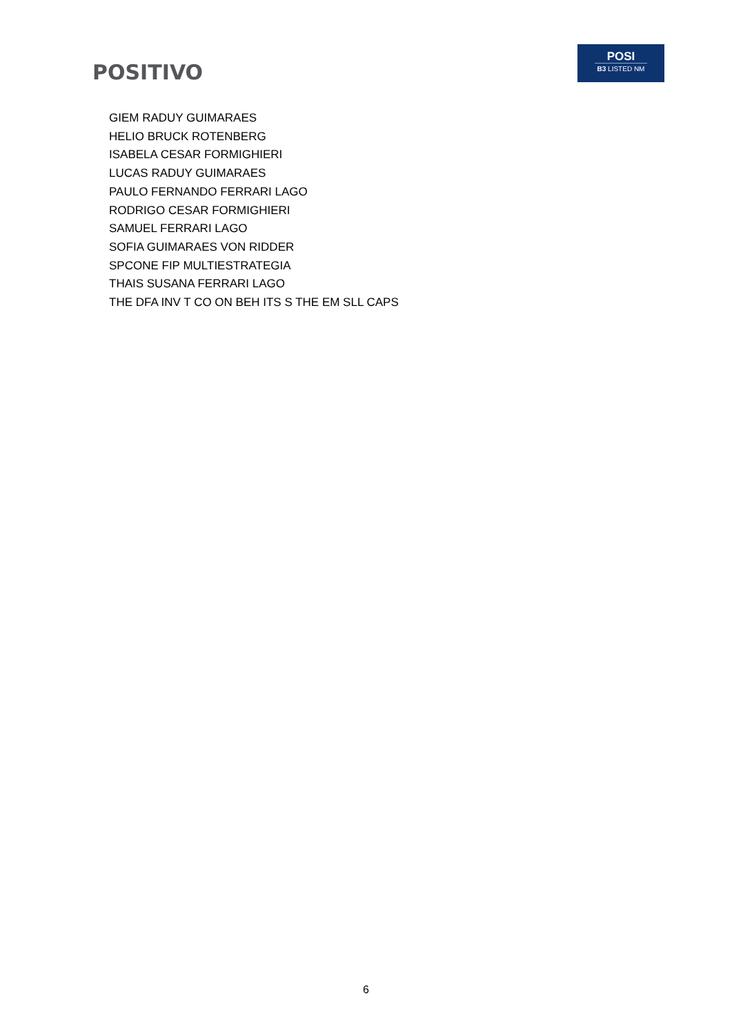POSITIVO
POSI
B3 LISTED NM
GIEM RADUY GUIMARAES
HELIO BRUCK ROTENBERG
ISABELA CESAR FORMIGHIERI
LUCAS RADUY GUIMARAES
PAULO FERNANDO FERRARI LAGO
RODRIGO CESAR FORMIGHIERI
SAMUEL FERRARI LAGO
SOFIA GUIMARAES VON RIDDER
SPCONE FIP MULTIESTRATEGIA
THAIS SUSANA FERRARI LAGO
THE DFA INV T CO ON BEH ITS S THE EM SLL CAPS
6